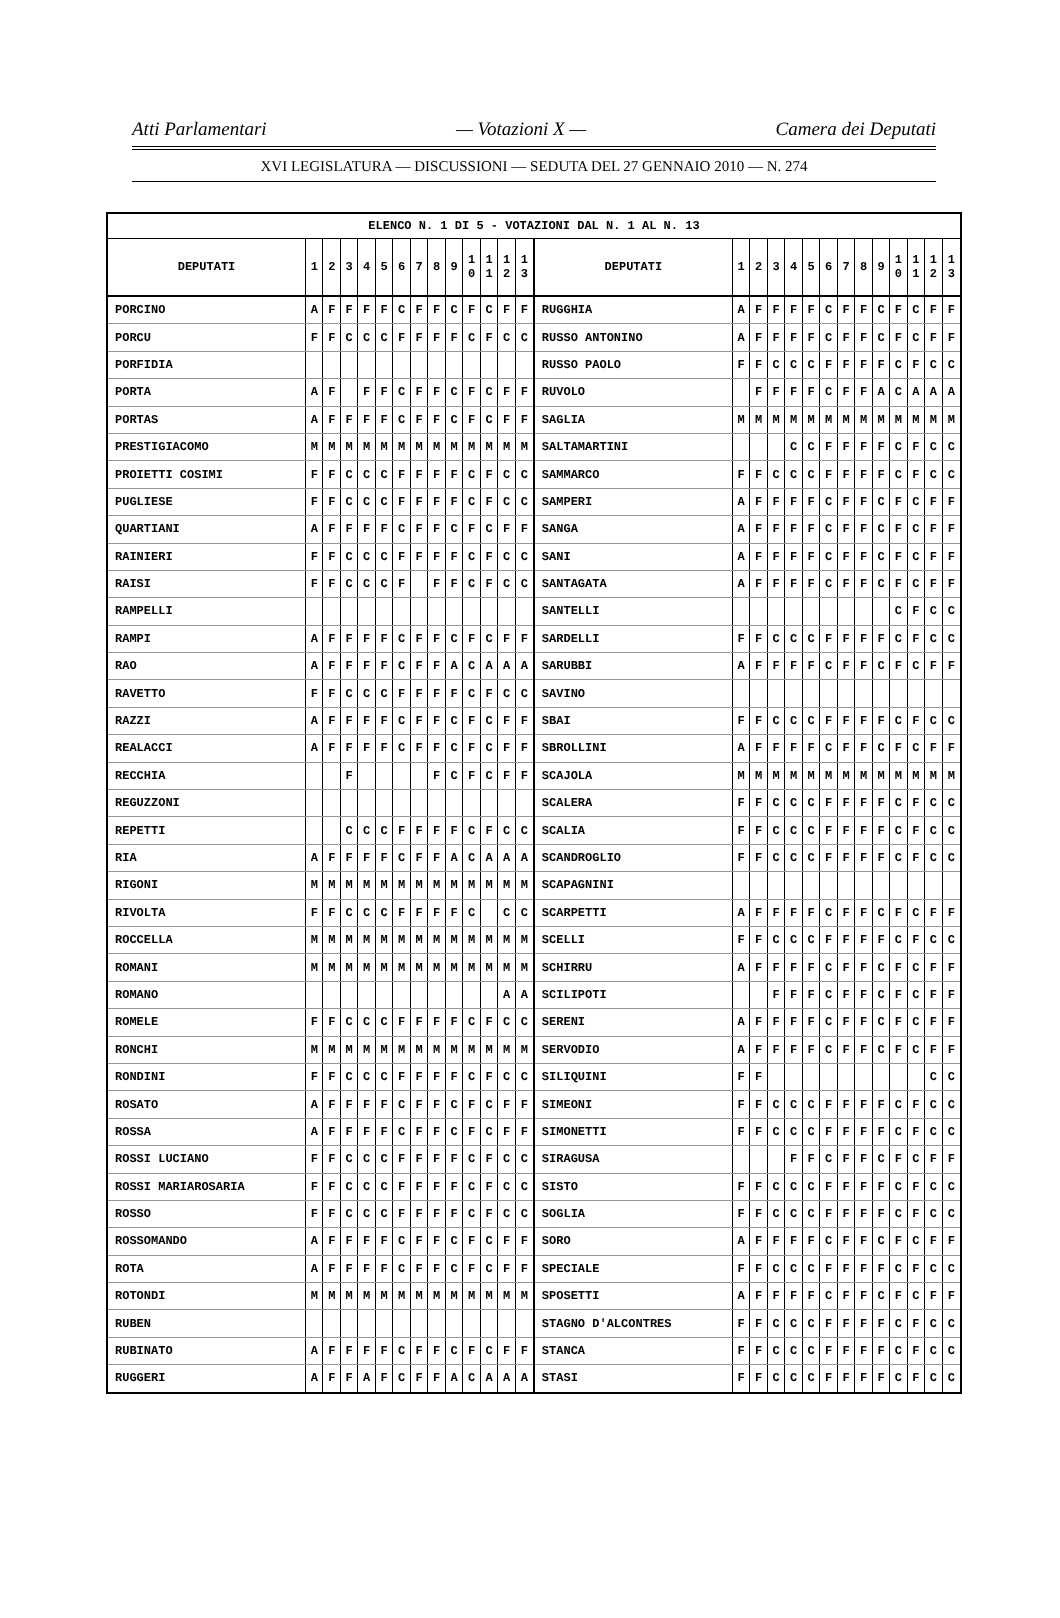Atti Parlamentari — Votazioni X — Camera dei Deputati
XVI LEGISLATURA — DISCUSSIONI — SEDUTA DEL 27 GENNAIO 2010 — N. 274
| ELENCO N. 1 DI 5 - VOTAZIONI DAL N. 1 AL N. 13 | | | | | | | | | | | | | | | | | | | | | | | | | | | |
| DEPUTATI | 1 | 2 | 3 | 4 | 5 | 6 | 7 | 8 | 9 | 1 0 | 1 1 | 1 2 | 1 3 | DEPUTATI | 1 | 2 | 3 | 4 | 5 | 6 | 7 | 8 | 9 | 1 0 | 1 1 | 1 2 | 1 3 |
| PORCINO | A | F | F | F | F | C | F | F | C | F | C | F | F | RUGGHIA | A | F | F | F | F | C | F | F | C | F | C | F | F |
| PORCU | F | F | C | C | C | F | F | F | F | C | F | C | C | RUSSO ANTONINO | A | F | F | F | F | C | F | F | C | F | C | F | F |
| PORFIDIA | | | | | | | | | | | | | | RUSSO PAOLO | F | F | C | C | C | F | F | F | F | C | F | C | C |
| PORTA | A | F | | F | F | C | F | F | C | F | C | F | F | RUVOLO | | F | F | F | F | C | F | F | A | C | A | A | A |
| PORTAS | A | F | F | F | F | C | F | F | C | F | C | F | F | SAGLIA | M | M | M | M | M | M | M | M | M | M | M | M | M |
| PRESTIGIACOMO | M | M | M | M | M | M | M | M | M | M | M | M | M | SALTAMARTINI | | | | C | C | F | F | F | F | C | F | C | C |
| PROIETTI COSIMI | F | F | C | C | C | F | F | F | F | C | F | C | C | SAMMARCO | F | F | C | C | C | F | F | F | F | C | F | C | C |
| PUGLIESE | F | F | C | C | C | F | F | F | F | C | F | C | C | SAMPERI | A | F | F | F | F | C | F | F | C | F | C | F | F |
| QUARTIANI | A | F | F | F | F | C | F | F | C | F | C | F | F | SANGA | A | F | F | F | F | C | F | F | C | F | C | F | F |
| RAINIERI | F | F | C | C | C | F | F | F | F | C | F | C | C | SANI | A | F | F | F | F | C | F | F | C | F | C | F | F |
| RAISI | F | F | C | C | C | F | | F | F | C | F | C | C | SANTAGATA | A | F | F | F | F | C | F | F | C | F | C | F | F |
| RAMPELLI | | | | | | | | | | | | | | SANTELLI | | | | | | | | | | C | F | C | C |
| RAMPI | A | F | F | F | F | C | F | F | C | F | C | F | F | SARDELLI | F | F | C | C | C | F | F | F | F | C | F | C | C |
| RAO | A | F | F | F | F | C | F | F | A | C | A | A | A | SARUBBI | A | F | F | F | F | C | F | F | C | F | C | F | F |
| RAVETTO | F | F | C | C | C | F | F | F | F | C | F | C | C | SAVINO | | | | | | | | | | | | | |
| RAZZI | A | F | F | F | F | C | F | F | C | F | C | F | F | SBAI | F | F | C | C | C | F | F | F | F | C | F | C | C |
| REALACCI | A | F | F | F | F | C | F | F | C | F | C | F | F | SBROLLINI | A | F | F | F | F | C | F | F | C | F | C | F | F |
| RECCHIA | | | F | | | | | F | C | F | C | F | F | SCAJOLA | M | M | M | M | M | M | M | M | M | M | M | M | M |
| REGUZZONI | | | | | | | | | | | | | | SCALERA | F | F | C | C | C | F | F | F | F | C | F | C | C |
| REPETTI | | | C | C | C | F | F | F | F | C | F | C | C | SCALIA | F | F | C | C | C | F | F | F | F | C | F | C | C |
| RIA | A | F | F | F | F | C | F | F | A | C | A | A | A | SCANDROGLIO | F | F | C | C | C | F | F | F | F | C | F | C | C |
| RIGONI | M | M | M | M | M | M | M | M | M | M | M | M | M | SCAPAGNINI | | | | | | | | | | | | | |
| RIVOLTA | F | F | C | C | C | F | F | F | F | C | | C | C | SCARPETTI | A | F | F | F | F | C | F | F | C | F | C | F | F |
| ROCCELLA | M | M | M | M | M | M | M | M | M | M | M | M | M | SCELLI | F | F | C | C | C | F | F | F | F | C | F | C | C |
| ROMANI | M | M | M | M | M | M | M | M | M | M | M | M | M | SCHIRRU | A | F | F | F | F | C | F | F | C | F | C | F | F |
| ROMANO | | | | | | | | | | | | A | A | SCILIPOTI | | | F | F | F | C | F | F | C | F | C | F | F |
| ROMELE | F | F | C | C | C | F | F | F | F | C | F | C | C | SERENI | A | F | F | F | F | C | F | F | C | F | C | F | F |
| RONCHI | M | M | M | M | M | M | M | M | M | M | M | M | M | SERVODIO | A | F | F | F | F | C | F | F | C | F | C | F | F |
| RONDINI | F | F | C | C | C | F | F | F | F | C | F | C | C | SILIQUINI | F | F | | | | | | | | | | C | C |
| ROSATO | A | F | F | F | F | C | F | F | C | F | C | F | F | SIMEONI | F | F | C | C | C | F | F | F | F | C | F | C | C |
| ROSSA | A | F | F | F | F | C | F | F | C | F | C | F | F | SIMONETTI | F | F | C | C | C | F | F | F | F | C | F | C | C |
| ROSSI LUCIANO | F | F | C | C | C | F | F | F | F | C | F | C | C | SIRAGUSA | | | | F | F | C | F | F | C | F | C | F | F |
| ROSSI MARIAROSARIA | F | F | C | C | C | F | F | F | F | C | F | C | C | SISTO | F | F | C | C | C | F | F | F | F | C | F | C | C |
| ROSSO | F | F | C | C | C | F | F | F | F | C | F | C | C | SOGLIA | F | F | C | C | C | F | F | F | F | C | F | C | C |
| ROSSOMANDO | A | F | F | F | F | C | F | F | C | F | C | F | F | SORO | A | F | F | F | F | C | F | F | C | F | C | F | F |
| ROTA | A | F | F | F | F | C | F | F | C | F | C | F | F | SPECIALE | F | F | C | C | C | F | F | F | F | C | F | C | C |
| ROTONDI | M | M | M | M | M | M | M | M | M | M | M | M | M | SPOSETTI | A | F | F | F | F | C | F | F | C | F | C | F | F |
| RUBEN | | | | | | | | | | | | | | STAGNO D'ALCONTRES | F | F | C | C | C | F | F | F | F | C | F | C | C |
| RUBINATO | A | F | F | F | F | C | F | F | C | F | C | F | F | STANCA | F | F | C | C | C | F | F | F | F | C | F | C | C |
| RUGGERI | A | F | F | A | F | C | F | F | A | C | A | A | A | STASI | F | F | C | C | C | F | F | F | F | C | F | C | C |